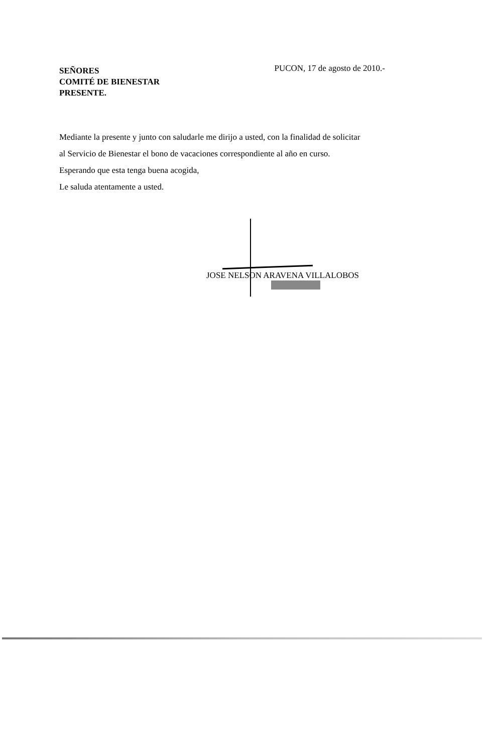SEÑORES
COMITÉ DE BIENESTAR
PRESENTE.
PUCON, 17 de agosto de 2010.-
Mediante la presente y junto con saludarle me dirijo a usted, con la finalidad de solicitar
al Servicio de Bienestar el bono de vacaciones correspondiente al año en curso.
Esperando que esta tenga buena acogida,
Le saluda atentamente a usted.
JOSE NELSON ARAVENA VILLALOBOS